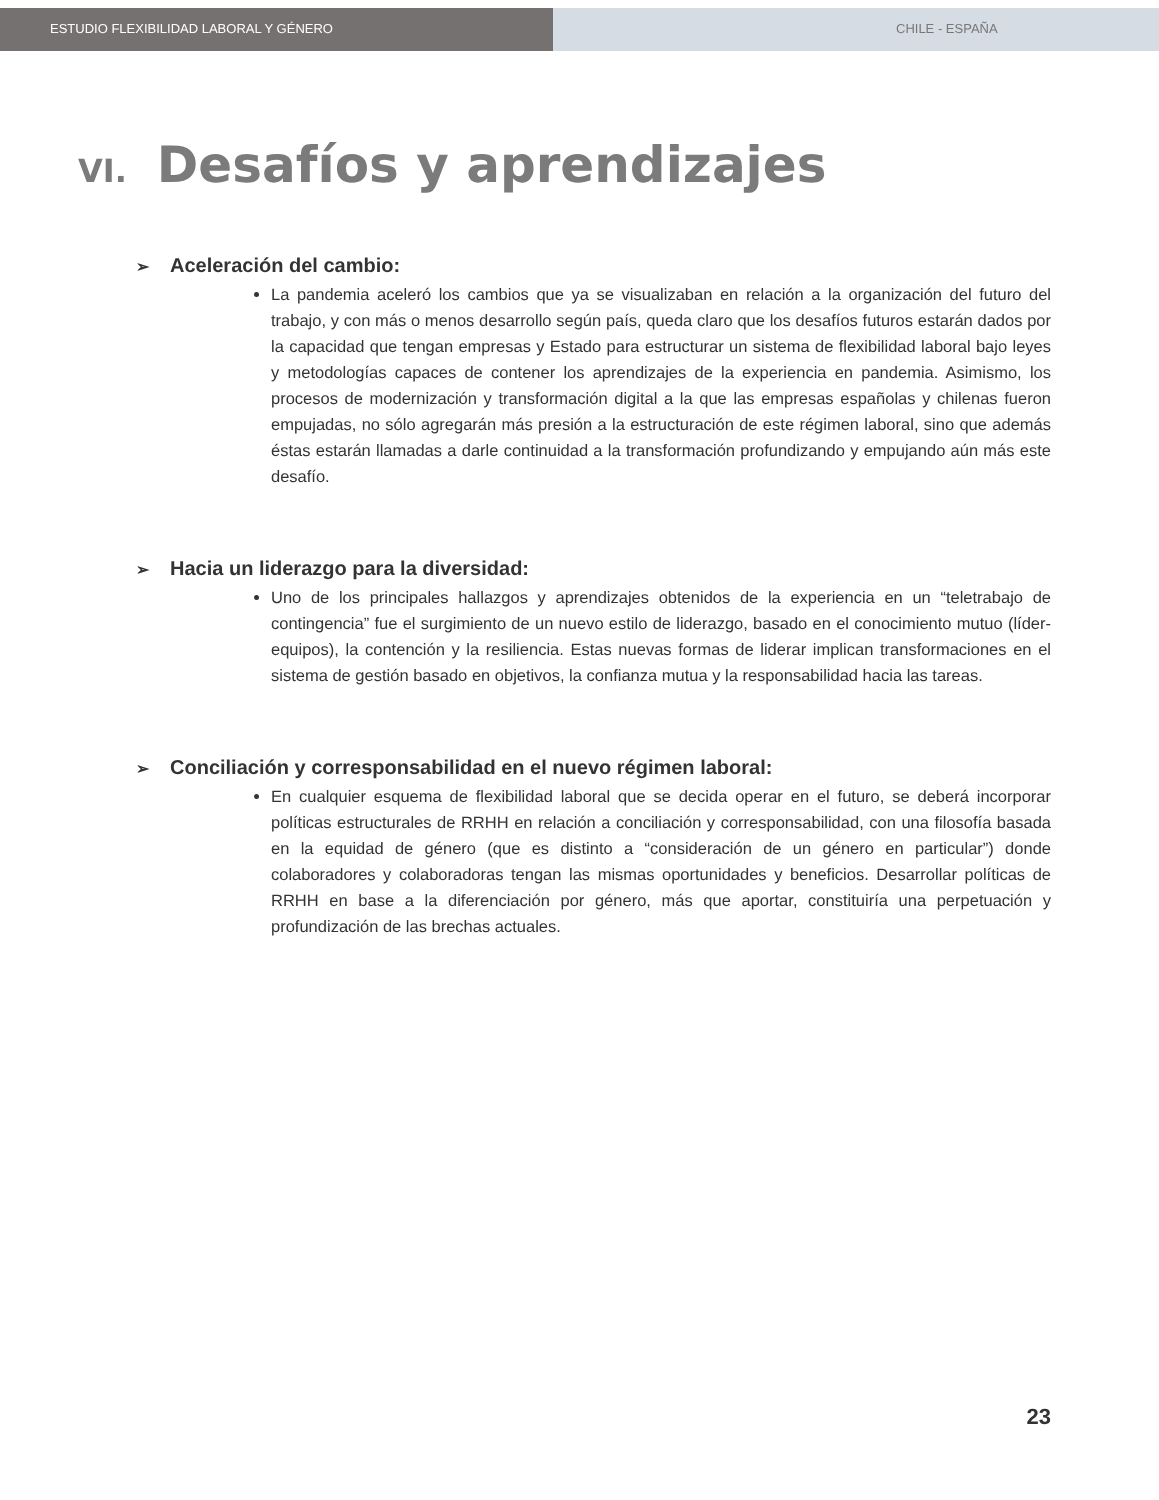ESTUDIO FLEXIBILIDAD LABORAL Y GÉNERO CHILE - ESPAÑA
VI. Desafíos y aprendizajes
➢ Aceleración del cambio:
La pandemia aceleró los cambios que ya se visualizaban en relación a la organización del futuro del trabajo, y con más o menos desarrollo según país, queda claro que los desafíos futuros estarán dados por la capacidad que tengan empresas y Estado para estructurar un sistema de flexibilidad laboral bajo leyes y metodologías capaces de contener los aprendizajes de la experiencia en pandemia. Asimismo, los procesos de modernización y transformación digital a la que las empresas españolas y chilenas fueron empujadas, no sólo agregarán más presión a la estructuración de este régimen laboral, sino que además éstas estarán llamadas a darle continuidad a la transformación profundizando y empujando aún más este desafío.
➢ Hacia un liderazgo para la diversidad:
Uno de los principales hallazgos y aprendizajes obtenidos de la experiencia en un “teletrabajo de contingencia” fue el surgimiento de un nuevo estilo de liderazgo, basado en el conocimiento mutuo (líder-equipos), la contención y la resiliencia. Estas nuevas formas de liderar implican transformaciones en el sistema de gestión basado en objetivos, la confianza mutua y la responsabilidad hacia las tareas.
➢ Conciliación y corresponsabilidad en el nuevo régimen laboral:
En cualquier esquema de flexibilidad laboral que se decida operar en el futuro, se deberá incorporar políticas estructurales de RRHH en relación a conciliación y corresponsabilidad, con una filosofía basada en la equidad de género (que es distinto a “consideración de un género en particular”) donde colaboradores y colaboradoras tengan las mismas oportunidades y beneficios. Desarrollar políticas de RRHH en base a la diferenciación por género, más que aportar, constituiría una perpetuación y profundización de las brechas actuales.
23